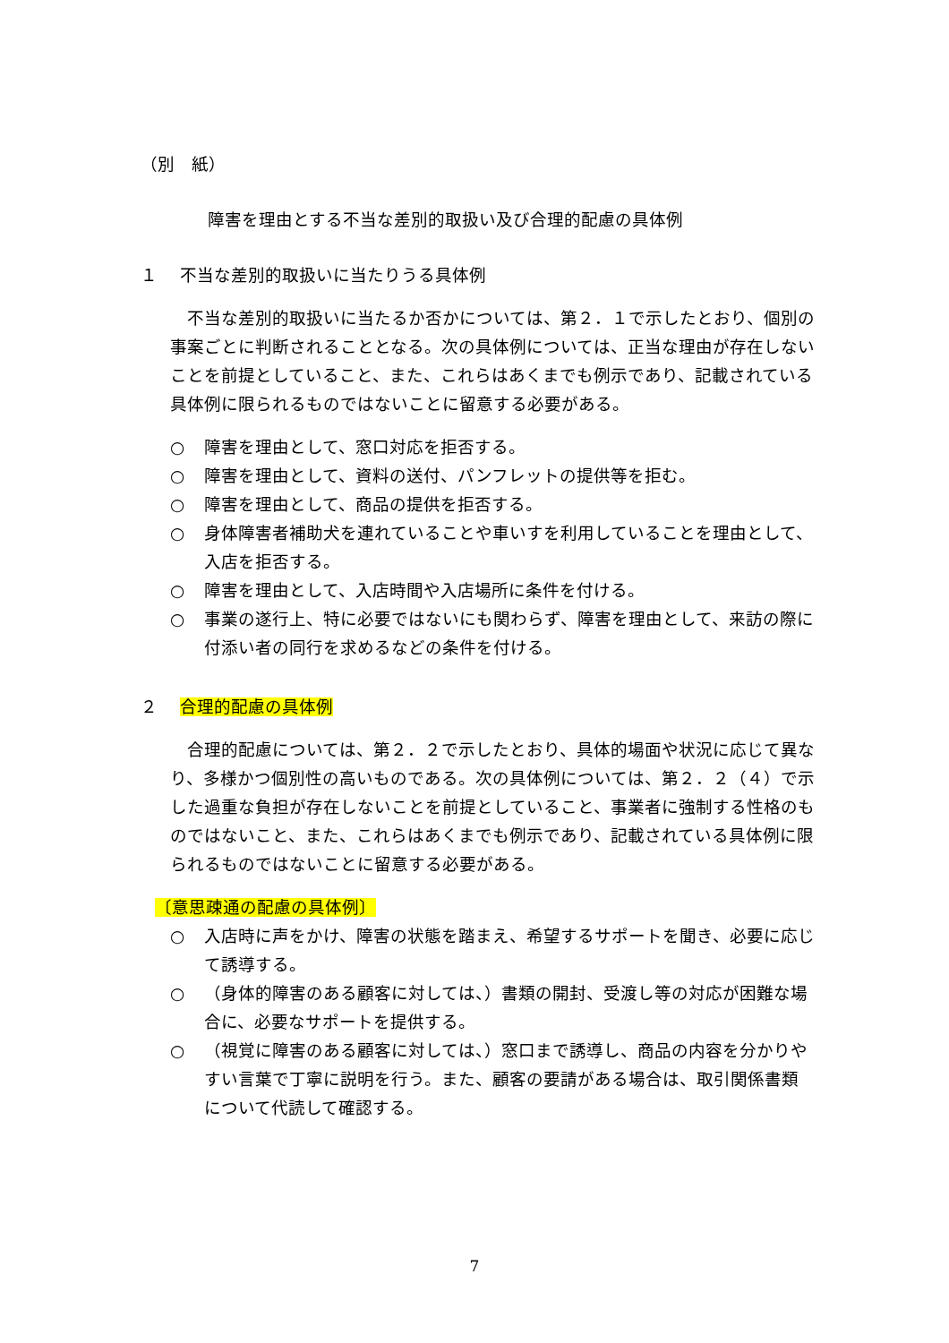（別　紙）
障害を理由とする不当な差別的取扱い及び合理的配慮の具体例
１　 不当な差別的取扱いに当たりうる具体例
　不当な差別的取扱いに当たるか否かについては、第２．１で示したとおり、個別の事案ごとに判断されることとなる。次の具体例については、正当な理由が存在しないことを前提としていること、また、これらはあくまでも例示であり、記載されている具体例に限られるものではないことに留意する必要がある。
○ 障害を理由として、窓口対応を拒否する。
○ 障害を理由として、資料の送付、パンフレットの提供等を拒む。
○ 障害を理由として、商品の提供を拒否する。
○ 身体障害者補助犬を連れていることや車いすを利用していることを理由として、入店を拒否する。
○ 障害を理由として、入店時間や入店場所に条件を付ける。
○ 事業の遂行上、特に必要ではないにも関わらず、障害を理由として、来訪の際に付添い者の同行を求めるなどの条件を付ける。
２　 合理的配慮の具体例
　合理的配慮については、第２．２で示したとおり、具体的場面や状況に応じて異なり、多様かつ個別性の高いものである。次の具体例については、第２．２（４）で示した過重な負担が存在しないことを前提としていること、事業者に強制する性格のものではないこと、また、これらはあくまでも例示であり、記載されている具体例に限られるものではないことに留意する必要がある。
〔意思疎通の配慮の具体例〕
○ 入店時に声をかけ、障害の状態を踏まえ、希望するサポートを聞き、必要に応じて誘導する。
○ （身体的障害のある顧客に対しては、）書類の開封、受渡し等の対応が困難な場合に、必要なサポートを提供する。
○ （視覚に障害のある顧客に対しては、）窓口まで誘導し、商品の内容を分かりやすい言葉で丁寧に説明を行う。また、顧客の要請がある場合は、取引関係書類について代読して確認する。
7